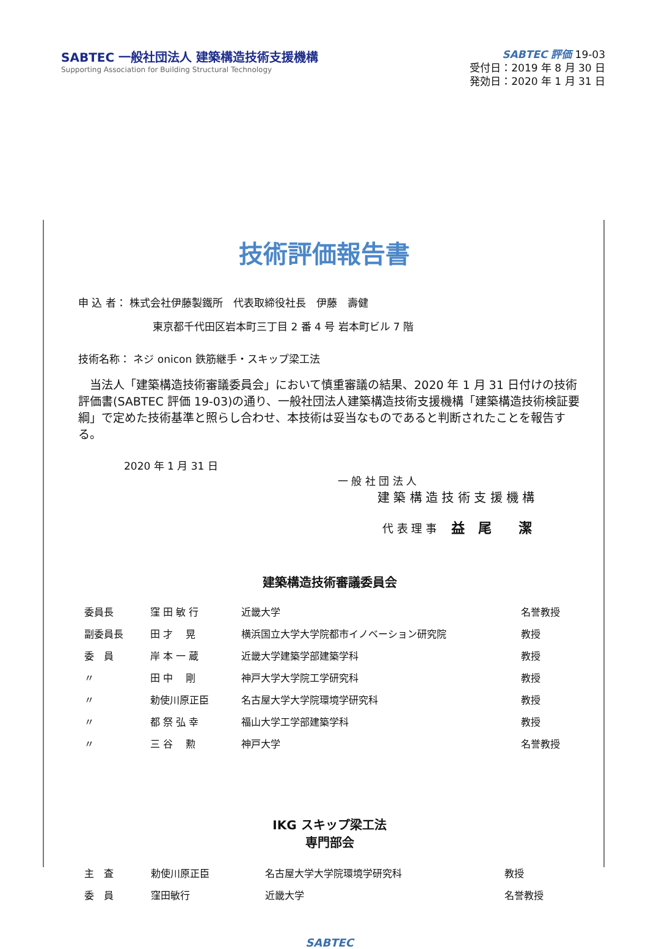SABTEC 一般社団法人 建築構造技術支援機構
Supporting Association for Building Structural Technology
SABTEC 評価 19-03
受付日：2019 年 8 月 30 日
発効日：2020 年 1 月 31 日
技術評価報告書
申 込 者： 株式会社伊藤製鐵所　代表取締役社長　伊藤　壽健
東京都千代田区岩本町三丁目 2 番 4 号 岩本町ビル 7 階
技術名称： ネジ onicon 鉄筋継手・スキップ梁工法
　当法人「建築構造技術審議委員会」において慎重審議の結果、2020 年 1 月 31 日付けの技術評価書(SABTEC 評価 19-03)の通り、一般社団法人建築構造技術支援機構「建築構造技術検証要綱」で定めた技術基準と照らし合わせ、本技術は妥当なものであると判断されたことを報告する。
2020 年 1 月 31 日
一 般 社 団 法 人
建 築 構 造 技 術 支 援 機 構
代 表 理 事　 益　尾　　潔
建築構造技術審議委員会
| 委員長 | 窪 田 敏 行 | 近畿大学 | 名誉教授 |
| 副委員長 | 田 才 晃 | 横浜国立大学大学院都市イノベーション研究院 | 教授 |
| 委 員 | 岸 本 一 蔵 | 近畿大学建築学部建築学科 | 教授 |
| 〃 | 田 中 剛 | 神戸大学大学院工学研究科 | 教授 |
| 〃 | 勅使川原正臣 | 名古屋大学大学院環境学研究科 | 教授 |
| 〃 | 都 祭 弘 幸 | 福山大学工学部建築学科 | 教授 |
| 〃 | 三 谷 勲 | 神戸大学 | 名誉教授 |
IKG スキップ梁工法
専門部会
| 主 査 | 勅使川原正臣 | 名古屋大学大学院環境学研究科 | 教授 |
| 委 員 | 窪田敏行 | 近畿大学 | 名誉教授 |
SABTEC